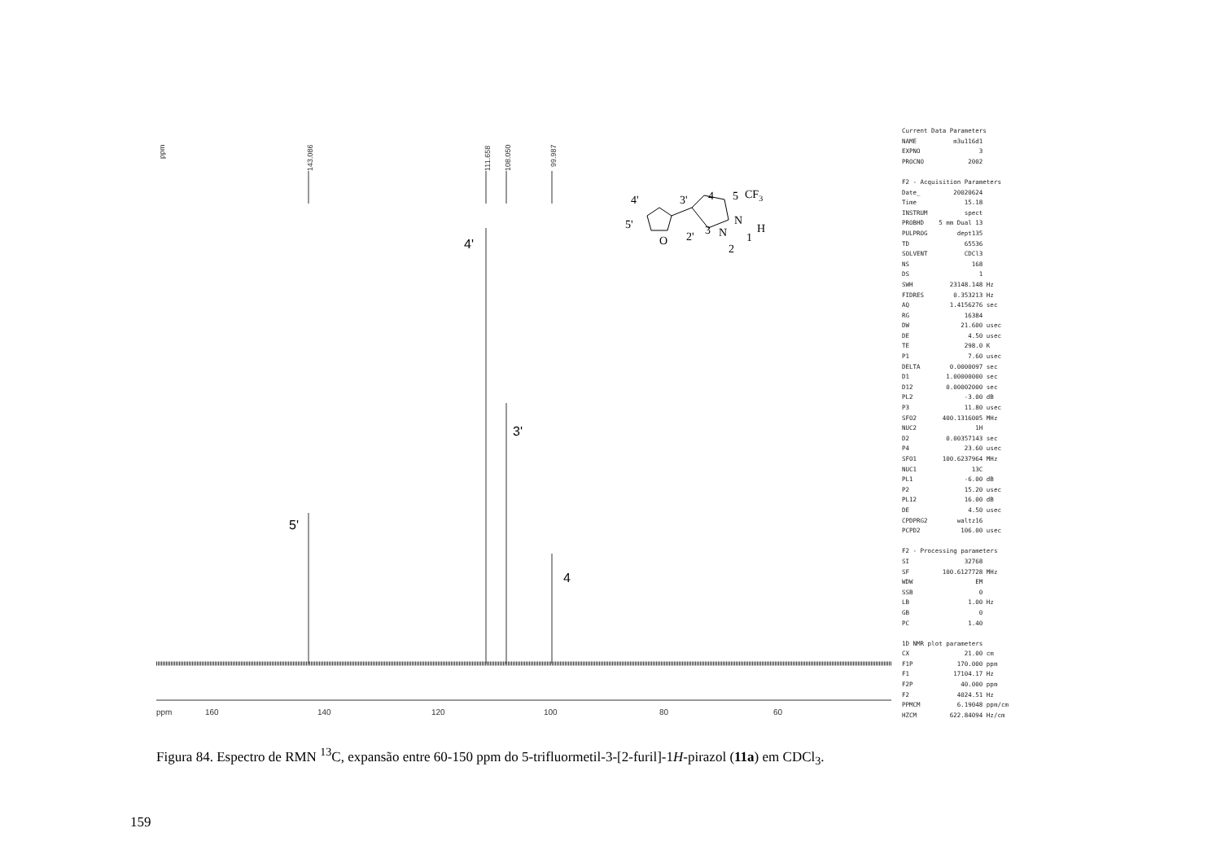ppm
143.086
111.658
108.050
99.987
4'
3'
5'
4
ppm
160
140
120
100
80
60
4'
3'
4
5
CF3
5'
O
2'
3
N
N
H
1
2
Current Data Parameters NAME m3u116d1 EXPNO 3 PROCNO 2002 F2 - Acquisition Parameters Date_ 20020624 Time 15.18 INSTRUM spect PROBHD 5 mm Dual 13 PULPROG dept135 TD 65536 SOLVENT CDCl3 NS 168 DS 1 SWH 23148.148 Hz FIDRES 0.353213 Hz AQ 1.4156276 sec RG 16384 DW 21.600 usec DE 4.50 usec TE 298.0 K P1 7.60 usec DELTA 0.0000097 sec D1 1.00000000 sec D12 0.00002000 sec PL2 -3.00 dB P3 11.80 usec SFO2 400.1316005 MHz NUC2 1H D2 0.00357143 sec P4 23.60 usec SFO1 100.6237964 MHz NUC1 13C PL1 -6.00 dB P2 15.20 usec PL12 16.00 dB DE 4.50 usec CPDPRG2 waltz16 PCPD2 106.00 usec F2 - Processing parameters SI 32768 SF 100.6127728 MHz WDW EM SSB 0 LB 1.00 Hz GB 0 PC 1.40 1D NMR plot parameters CX 21.00 cm F1P 170.000 ppm F1 17104.17 Hz F2P 40.000 ppm F2 4024.51 Hz PPMCM 6.19048 ppm/cm HZCM 622.84094 Hz/cm
Figura 84. Espectro de RMN <sup>13</sup>C, expansão entre 60-150 ppm do 5-trifluormetil-3-[2-furil]-1H-pirazol (11a) em CDCl<sub>3</sub>.
159